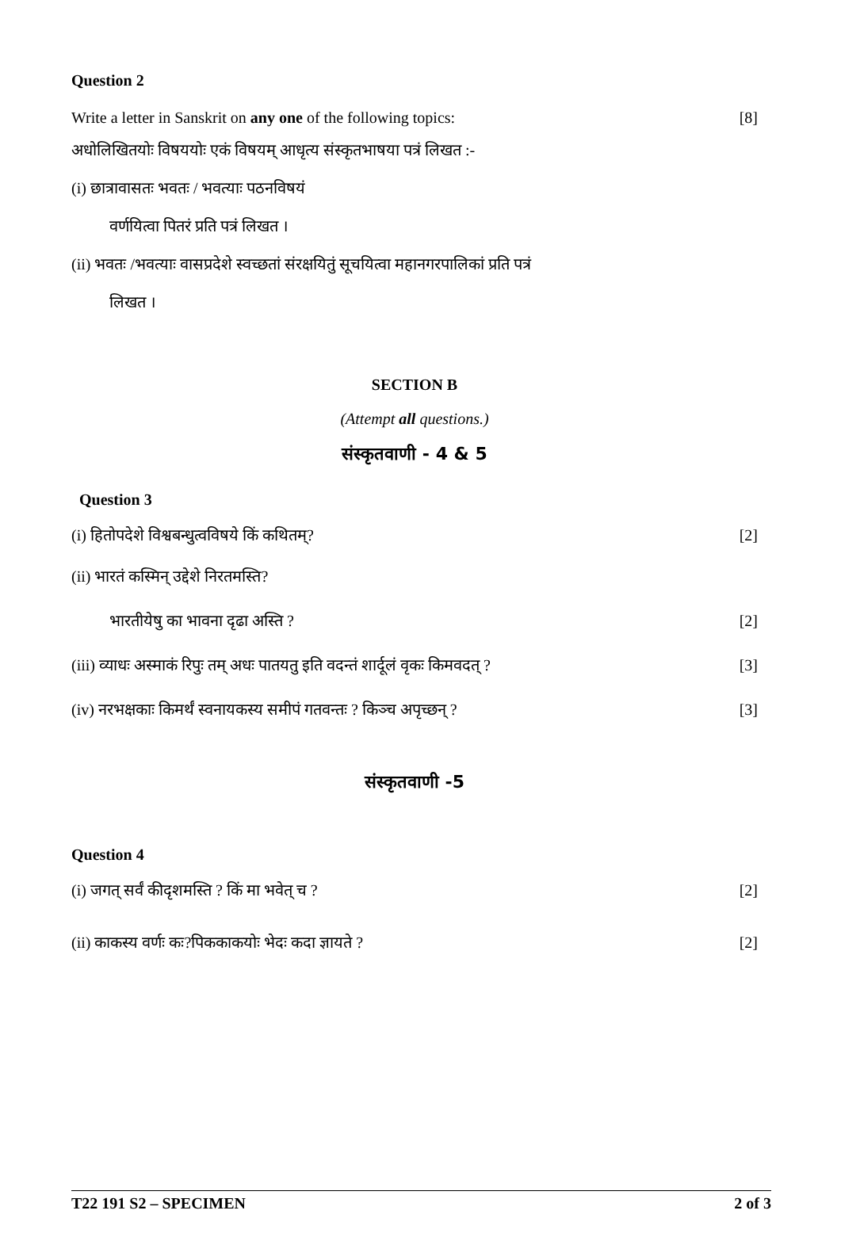Question 2
Write a letter in Sanskrit on any one of the following topics: [8]
अधोलिखितयोः विषययोः एकं विषयम् आधृत्य संस्कृतभाषया पत्रं लिखत :-
(i) छात्रावासतः भवतः / भवत्याः पठनविषयं
वर्णयित्वा पितरं प्रति पत्रं लिखत ।
(ii) भवतः /भवत्याः वासप्रदेशे स्वच्छतां संरक्षयितुं सूचयित्वा महानगरपालिकां प्रति पत्रं
लिखत ।
SECTION B
(Attempt all questions.)
संस्कृतवाणी - 4 & 5
Question 3
(i) हितोपदेशे विश्वबन्धुत्वविषये किं कथितम्? [2]
(ii) भारतं कस्मिन् उद्देशे निरतमस्ति?
भारतीयेषु का भावना दृढा अस्ति ? [2]
(iii) व्याधः अस्माकं रिपुः तम् अधः पातयतु इति वदन्तं शार्दूलं वृकः किमवदत् ? [3]
(iv) नरभक्षकाः किमर्थं स्वनायकस्य समीपं गतवन्तः ? किञ्च अपृच्छन् ? [3]
संस्कृतवाणी -5
Question 4
(i) जगत् सर्वं कीदृशमस्ति ? किं मा भवेत् च ? [2]
(ii) काकस्य वर्णः कः?पिककाकयोः भेदः कदा ज्ञायते ? [2]
T22 191 S2 – SPECIMEN 2 of 3